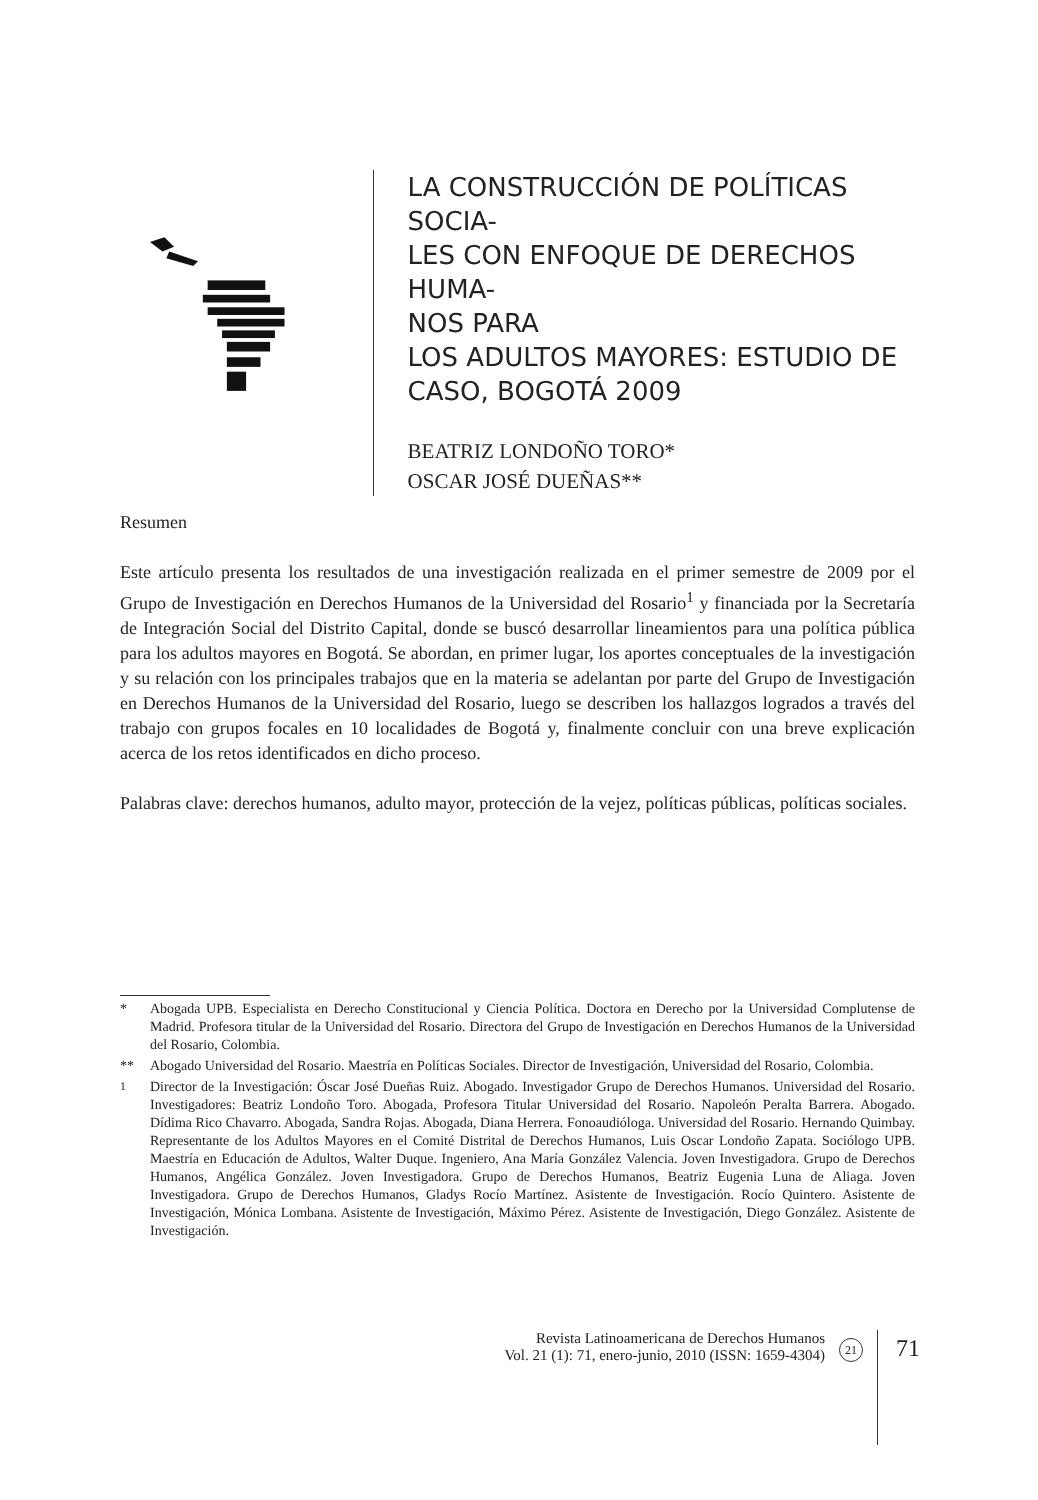LA CONSTRUCCIÓN DE POLÍTICAS SOCIA-
LES CON ENFOQUE DE DERECHOS HUMA-
NOS PARA
LOS ADULTOS MAYORES: ESTUDIO DE
CASO, BOGOTÁ 2009
BEATRIZ LONDOÑO TORO*
OSCAR JOSÉ DUEÑAS**
Resumen
Este artículo presenta los resultados de una investigación realizada en el primer semestre de 2009 por el Grupo de Investigación en Derechos Humanos de la Universidad del Rosario<sup>1</sup> y financiada por la Secretaría de Integración Social del Distrito Capital, donde se buscó desarrollar lineamientos para una política pública para los adultos mayores en Bogotá. Se abordan, en primer lugar, los aportes conceptuales de la investigación y su relación con los principales trabajos que en la materia se adelantan por parte del Grupo de Investigación en Derechos Humanos de la Universidad del Rosario, luego se describen los hallazgos logrados a través del trabajo con grupos focales en 10 localidades de Bogotá y, finalmente concluir con una breve explicación acerca de los retos identificados en dicho proceso.
Palabras clave: derechos humanos, adulto mayor, protección de la vejez, políticas públicas, políticas sociales.
* Abogada UPB. Especialista en Derecho Constitucional y Ciencia Política. Doctora en Derecho por la Universidad Complutense de Madrid. Profesora titular de la Universidad del Rosario. Directora del Grupo de Investigación en Derechos Humanos de la Universidad del Rosario, Colombia.
** Abogado Universidad del Rosario. Maestría en Políticas Sociales. Director de Investigación, Universidad del Rosario, Colombia.
<sup>1</sup> Director de la Investigación: Óscar José Dueñas Ruiz. Abogado. Investigador Grupo de Derechos Humanos. Universidad del Rosario. Investigadores: Beatriz Londoño Toro. Abogada, Profesora Titular Universidad del Rosario. Napoleón Peralta Barrera. Abogado. Dídima Rico Chavarro. Abogada, Sandra Rojas. Abogada, Diana Herrera. Fonoaudióloga. Universidad del Rosario. Hernando Quimbay. Representante de los Adultos Mayores en el Comité Distrital de Derechos Humanos, Luis Oscar Londoño Zapata. Sociólogo UPB. Maestría en Educación de Adultos, Walter Duque. Ingeniero, Ana María González Valencia. Joven Investigadora. Grupo de Derechos Humanos, Angélica González. Joven Investigadora. Grupo de Derechos Humanos, Beatriz Eugenia Luna de Aliaga. Joven Investigadora. Grupo de Derechos Humanos, Gladys Rocío Martínez. Asistente de Investigación. Rocío Quintero. Asistente de Investigación, Mónica Lombana. Asistente de Investigación, Máximo Pérez. Asistente de Investigación, Diego González. Asistente de Investigación.
Revista Latinoamericana de Derechos Humanos
Vol. 21 (1): 71, enero-junio, 2010 (ISSN: 1659-4304)
21
71